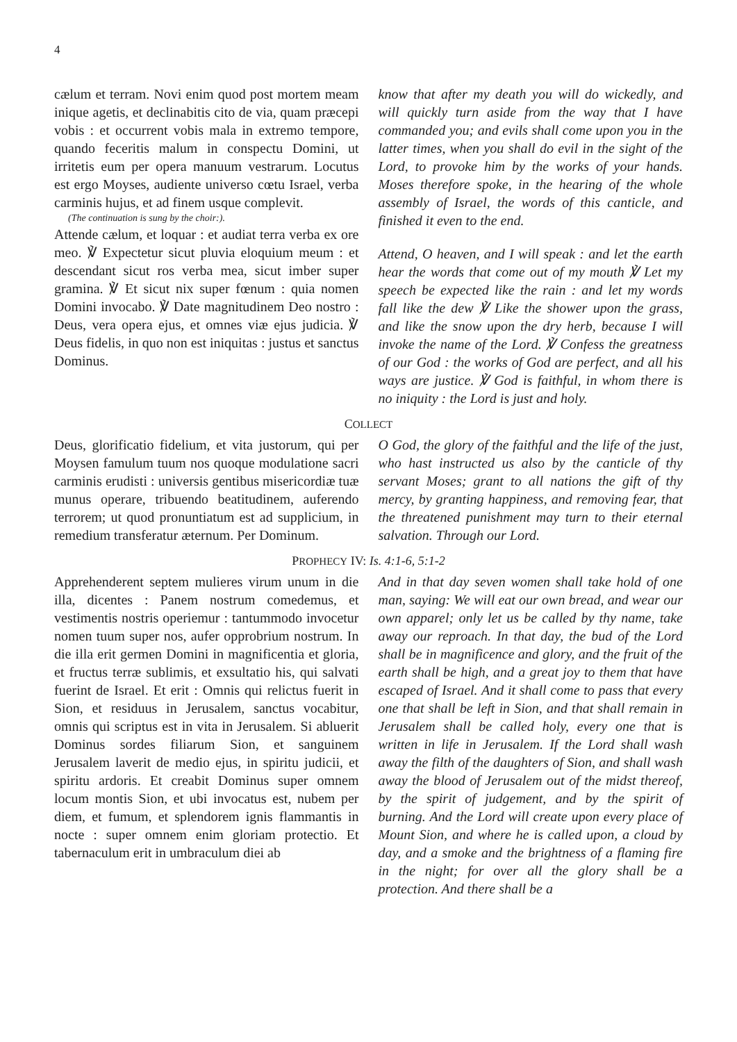4
cælum et terram. Novi enim quod post mortem meam inique agetis, et declinabitis cito de via, quam præcepi vobis : et occurrent vobis mala in extremo tempore, quando feceritis malum in conspectu Domini, ut irritetis eum per opera manuum vestrarum. Locutus est ergo Moyses, audiente universo cœtu Israel, verba carminis hujus, et ad finem usque complevit.
(The continuation is sung by the choir:).
Attende cælum, et loquar : et audiat terra verba ex ore meo. ℣ Expectetur sicut pluvia eloquium meum : et descendant sicut ros verba mea, sicut imber super gramina. ℣ Et sicut nix super fœnum : quia nomen Domini invocabo. ℣ Date magnitudinem Deo nostro : Deus, vera opera ejus, et omnes viæ ejus judicia. ℣ Deus fidelis, in quo non est iniquitas : justus et sanctus Dominus.
know that after my death you will do wickedly, and will quickly turn aside from the way that I have commanded you; and evils shall come upon you in the latter times, when you shall do evil in the sight of the Lord, to provoke him by the works of your hands. Moses therefore spoke, in the hearing of the whole assembly of Israel, the words of this canticle, and finished it even to the end.
Attend, O heaven, and I will speak : and let the earth hear the words that come out of my mouth ℣ Let my speech be expected like the rain : and let my words fall like the dew ℣ Like the shower upon the grass, and like the snow upon the dry herb, because I will invoke the name of the Lord. ℣ Confess the greatness of our God : the works of God are perfect, and all his ways are justice. ℣ God is faithful, in whom there is no iniquity : the Lord is just and holy.
COLLECT
Deus, glorificatio fidelium, et vita justorum, qui per Moysen famulum tuum nos quoque modulatione sacri carminis erudisti : universis gentibus misericordiæ tuæ munus operare, tribuendo beatitudinem, auferendo terrorem; ut quod pronuntiatum est ad supplicium, in remedium transferatur æternum. Per Dominum.
O God, the glory of the faithful and the life of the just, who hast instructed us also by the canticle of thy servant Moses; grant to all nations the gift of thy mercy, by granting happiness, and removing fear, that the threatened punishment may turn to their eternal salvation. Through our Lord.
PROPHECY IV: Is. 4:1-6, 5:1-2
Apprehenderent septem mulieres virum unum in die illa, dicentes : Panem nostrum comedemus, et vestimentis nostris operiemur : tantummodo invocetur nomen tuum super nos, aufer opprobrium nostrum. In die illa erit germen Domini in magnificentia et gloria, et fructus terræ sublimis, et exsultatio his, qui salvati fuerint de Israel. Et erit : Omnis qui relictus fuerit in Sion, et residuus in Jerusalem, sanctus vocabitur, omnis qui scriptus est in vita in Jerusalem. Si abluerit Dominus sordes filiarum Sion, et sanguinem Jerusalem laverit de medio ejus, in spiritu judicii, et spiritu ardoris. Et creabit Dominus super omnem locum montis Sion, et ubi invocatus est, nubem per diem, et fumum, et splendorem ignis flammantis in nocte : super omnem enim gloriam protectio. Et tabernaculum erit in umbraculum diei ab
And in that day seven women shall take hold of one man, saying: We will eat our own bread, and wear our own apparel; only let us be called by thy name, take away our reproach. In that day, the bud of the Lord shall be in magnificence and glory, and the fruit of the earth shall be high, and a great joy to them that have escaped of Israel. And it shall come to pass that every one that shall be left in Sion, and that shall remain in Jerusalem shall be called holy, every one that is written in life in Jerusalem. If the Lord shall wash away the filth of the daughters of Sion, and shall wash away the blood of Jerusalem out of the midst thereof, by the spirit of judgement, and by the spirit of burning. And the Lord will create upon every place of Mount Sion, and where he is called upon, a cloud by day, and a smoke and the brightness of a flaming fire in the night; for over all the glory shall be a protection. And there shall be a